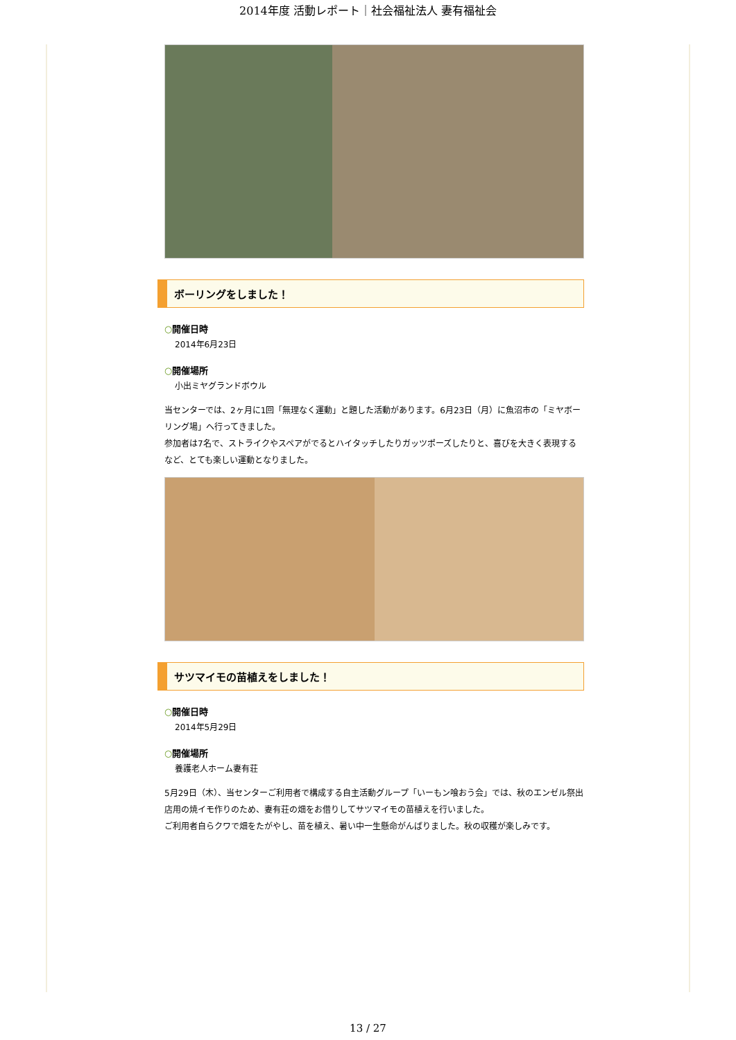2014年度 活動レポート｜社会福祉法人 妻有福祉会
ボーリングをしました！
○開催日時
2014年6月23日
○開催場所
小出ミヤグランドボウル
当センターでは、2ヶ月に1回「無理なく運動」と題した活動があります。6月23日（月）に魚沼市の「ミヤボーリング場」へ行ってきました。
参加者は7名で、ストライクやスペアがでるとハイタッチしたりガッツポーズしたりと、喜びを大きく表現するなど、とても楽しい運動となりました。
サツマイモの苗植えをしました！
○開催日時
2014年5月29日
○開催場所
養護老人ホーム妻有荘
5月29日（木）、当センターご利用者で構成する自主活動グループ「いーもン喰おう会」では、秋のエンゼル祭出店用の焼イモ作りのため、妻有荘の畑をお借りしてサツマイモの苗植えを行いました。
ご利用者自らクワで畑をたがやし、苗を植え、暑い中一生懸命がんばりました。秋の収穫が楽しみです。
13 / 27